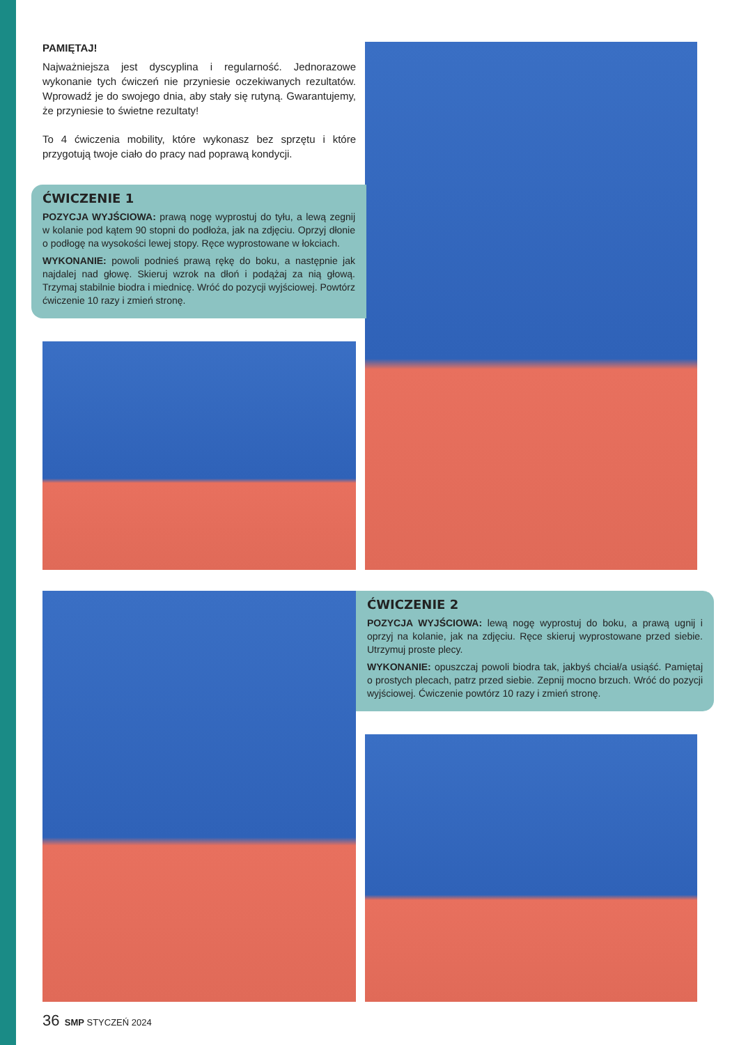PAMIĘTAJ!
Najważniejsza jest dyscyplina i regularność. Jednorazowe wykonanie tych ćwiczeń nie przyniesie oczekiwanych rezultatów. Wprowadź je do swojego dnia, aby stały się rutyną. Gwarantujemy, że przyniesie to świetne rezultaty!
To 4 ćwiczenia mobility, które wykonasz bez sprzętu i które przygotują twoje ciało do pracy nad poprawą kondycji.
ĆWICZENIE 1
POZYCJA WYJŚCIOWA: prawą nogę wyprostuj do tyłu, a lewą zegnij w kolanie pod kątem 90 stopni do podłoża, jak na zdjęciu. Oprzyj dłonie o podłogę na wysokości lewej stopy. Ręce wyprostowane w łokciach.
WYKONANIE: powoli podnieś prawą rękę do boku, a następnie jak najdalej nad głowę. Skieruj wzrok na dłoń i podążaj za nią głową. Trzymaj stabilnie biodra i miednicę. Wróć do pozycji wyjściowej. Powtórz ćwiczenie 10 razy i zmień stronę.
ĆWICZENIE 2
POZYCJA WYJŚCIOWA: lewą nogę wyprostuj do boku, a prawą ugnij i oprzyj na kolanie, jak na zdjęciu. Ręce skieruj wyprostowane przed siebie. Utrzymuj proste plecy.
WYKONANIE: opuszczaj powoli biodra tak, jakbyś chciał/a usiąść. Pamiętaj o prostych plecach, patrz przed siebie. Zepnij mocno brzuch. Wróć do pozycji wyjściowej. Ćwiczenie powtórz 10 razy i zmień stronę.
36 SMP STYCZEŃ 2024